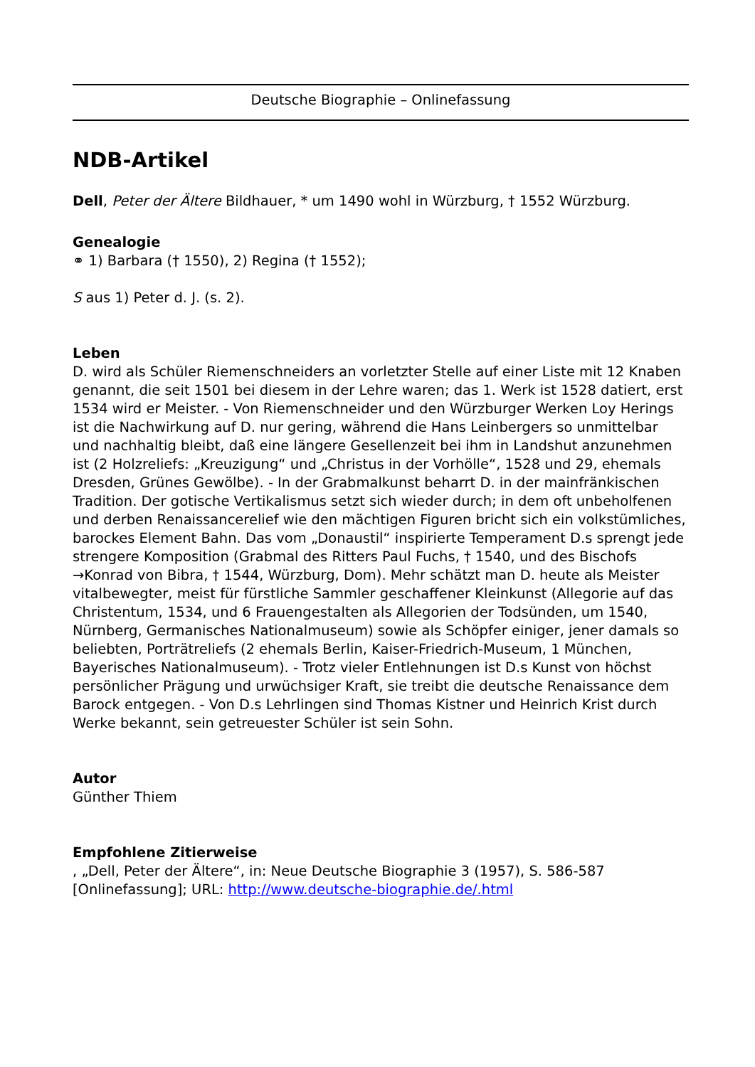Deutsche Biographie – Onlinefassung
NDB-Artikel
Dell, Peter der Ältere Bildhauer, * um 1490 wohl in Würzburg, † 1552 Würzburg.
Genealogie
⚭ 1) Barbara († 1550), 2) Regina († 1552);
S aus 1) Peter d. J. (s. 2).
Leben
D. wird als Schüler Riemenschneiders an vorletzter Stelle auf einer Liste mit 12 Knaben genannt, die seit 1501 bei diesem in der Lehre waren; das 1. Werk ist 1528 datiert, erst 1534 wird er Meister. - Von Riemenschneider und den Würzburger Werken Loy Herings ist die Nachwirkung auf D. nur gering, während die Hans Leinbergers so unmittelbar und nachhaltig bleibt, daß eine längere Gesellenzeit bei ihm in Landshut anzunehmen ist (2 Holzreliefs: „Kreuzigung“ und „Christus in der Vorhölle“, 1528 und 29, ehemals Dresden, Grünes Gewölbe). - In der Grabmalkunst beharrt D. in der mainfränkischen Tradition. Der gotische Vertikalismus setzt sich wieder durch; in dem oft unbeholfenen und derben Renaissancerelief wie den mächtigen Figuren bricht sich ein volkstümliches, barockes Element Bahn. Das vom „Donaustil“ inspirierte Temperament D.s sprengt jede strengere Komposition (Grabmal des Ritters Paul Fuchs, † 1540, und des Bischofs →Konrad von Bibra, † 1544, Würzburg, Dom). Mehr schätzt man D. heute als Meister vitalbewegter, meist für fürstliche Sammler geschaffener Kleinkunst (Allegorie auf das Christentum, 1534, und 6 Frauengestalten als Allegorien der Todsünden, um 1540, Nürnberg, Germanisches Nationalmuseum) sowie als Schöpfer einiger, jener damals so beliebten, Porträtreliefs (2 ehemals Berlin, Kaiser-Friedrich-Museum, 1 München, Bayerisches Nationalmuseum). - Trotz vieler Entlehnungen ist D.s Kunst von höchst persönlicher Prägung und urwüchsiger Kraft, sie treibt die deutsche Renaissance dem Barock entgegen. - Von D.s Lehrlingen sind Thomas Kistner und Heinrich Krist durch Werke bekannt, sein getreuester Schüler ist sein Sohn.
Autor
Günther Thiem
Empfohlene Zitierweise
, „Dell, Peter der Ältere“, in: Neue Deutsche Biographie 3 (1957), S. 586-587 [Onlinefassung]; URL: http://www.deutsche-biographie.de/.html